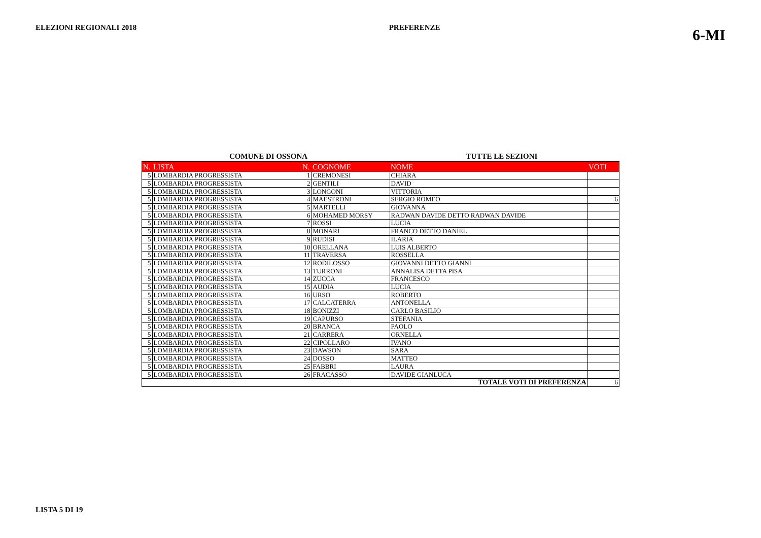ELEZIONI REGIONALI 2018 PREFERENZE 6-MI
COMUNE DI OSSONA TUTTE LE SEZIONI
| N. | LISTA | N. | COGNOME | NOME | VOTI |
| --- | --- | --- | --- | --- | --- |
| 5 | LOMBARDIA PROGRESSISTA | 1 | CREMONESI | CHIARA | |
| 5 | LOMBARDIA PROGRESSISTA | 2 | GENTILI | DAVID | |
| 5 | LOMBARDIA PROGRESSISTA | 3 | LONGONI | VITTORIA | |
| 5 | LOMBARDIA PROGRESSISTA | 4 | MAESTRONI | SERGIO ROMEO | 6 |
| 5 | LOMBARDIA PROGRESSISTA | 5 | MARTELLI | GIOVANNA | |
| 5 | LOMBARDIA PROGRESSISTA | 6 | MOHAMED MORSY | RADWAN DAVIDE DETTO RADWAN DAVIDE | |
| 5 | LOMBARDIA PROGRESSISTA | 7 | ROSSI | LUCIA | |
| 5 | LOMBARDIA PROGRESSISTA | 8 | MONARI | FRANCO DETTO DANIEL | |
| 5 | LOMBARDIA PROGRESSISTA | 9 | RUDISI | ILARIA | |
| 5 | LOMBARDIA PROGRESSISTA | 10 | ORELLANA | LUIS ALBERTO | |
| 5 | LOMBARDIA PROGRESSISTA | 11 | TRAVERSA | ROSSELLA | |
| 5 | LOMBARDIA PROGRESSISTA | 12 | RODILOSSO | GIOVANNI DETTO GIANNI | |
| 5 | LOMBARDIA PROGRESSISTA | 13 | TURRONI | ANNALISA DETTA PISA | |
| 5 | LOMBARDIA PROGRESSISTA | 14 | ZUCCA | FRANCESCO | |
| 5 | LOMBARDIA PROGRESSISTA | 15 | AUDIA | LUCIA | |
| 5 | LOMBARDIA PROGRESSISTA | 16 | URSO | ROBERTO | |
| 5 | LOMBARDIA PROGRESSISTA | 17 | CALCATERRA | ANTONELLA | |
| 5 | LOMBARDIA PROGRESSISTA | 18 | BONIZZI | CARLO BASILIO | |
| 5 | LOMBARDIA PROGRESSISTA | 19 | CAPURSO | STEFANIA | |
| 5 | LOMBARDIA PROGRESSISTA | 20 | BRANCA | PAOLO | |
| 5 | LOMBARDIA PROGRESSISTA | 21 | CARRERA | ORNELLA | |
| 5 | LOMBARDIA PROGRESSISTA | 22 | CIPOLLARO | IVANO | |
| 5 | LOMBARDIA PROGRESSISTA | 23 | DAWSON | SARA | |
| 5 | LOMBARDIA PROGRESSISTA | 24 | DOSSO | MATTEO | |
| 5 | LOMBARDIA PROGRESSISTA | 25 | FABBRI | LAURA | |
| 5 | LOMBARDIA PROGRESSISTA | 26 | FRACASSO | DAVIDE GIANLUCA | |
| TOTALE VOTI DI PREFERENZA | | | | | 6 |
LISTA 5 DI 19